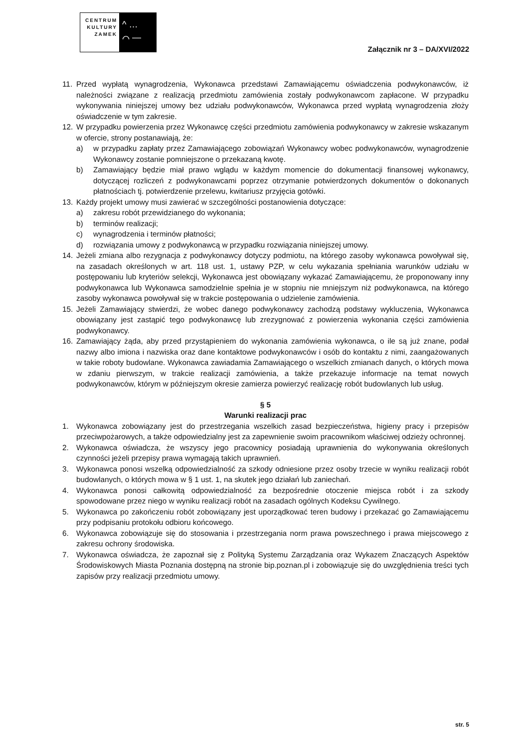CENTRUM KULTURY ZAMEK
^ …
⌒ —
Załącznik nr 3 – DA/XVI/2022
11. Przed wypłatą wynagrodzenia, Wykonawca przedstawi Zamawiającemu oświadczenia podwykonawców, iż należności związane z realizacją przedmiotu zamówienia zostały podwykonawcom zapłacone. W przypadku wykonywania niniejszej umowy bez udziału podwykonawców, Wykonawca przed wypłatą wynagrodzenia złoży oświadczenie w tym zakresie.
12. W przypadku powierzenia przez Wykonawcę części przedmiotu zamówienia podwykonawcy w zakresie wskazanym w ofercie, strony postanawiają, że:
a) w przypadku zapłaty przez Zamawiającego zobowiązań Wykonawcy wobec podwykonawców, wynagrodzenie Wykonawcy zostanie pomniejszone o przekazaną kwotę.
b) Zamawiający będzie miał prawo wglądu w każdym momencie do dokumentacji finansowej wykonawcy, dotyczącej rozliczeń z podwykonawcami poprzez otrzymanie potwierdzonych dokumentów o dokonanych płatnościach tj. potwierdzenie przelewu, kwitariusz przyjęcia gotówki.
13. Każdy projekt umowy musi zawierać w szczególności postanowienia dotyczące:
a) zakresu robót przewidzianego do wykonania;
b) terminów realizacji;
c) wynagrodzenia i terminów płatności;
d) rozwiązania umowy z podwykonawcą w przypadku rozwiązania niniejszej umowy.
14. Jeżeli zmiana albo rezygnacja z podwykonawcy dotyczy podmiotu, na którego zasoby wykonawca powoływał się, na zasadach określonych w art. 118 ust. 1, ustawy PZP, w celu wykazania spełniania warunków udziału w postępowaniu lub kryteriów selekcji, Wykonawca jest obowiązany wykazać Zamawiającemu, że proponowany inny podwykonawca lub Wykonawca samodzielnie spełnia je w stopniu nie mniejszym niż podwykonawca, na którego zasoby wykonawca powoływał się w trakcie postępowania o udzielenie zamówienia.
15. Jeżeli Zamawiający stwierdzi, że wobec danego podwykonawcy zachodzą podstawy wykluczenia, Wykonawca obowiązany jest zastąpić tego podwykonawcę lub zrezygnować z powierzenia wykonania części zamówienia podwykonawcy.
16. Zamawiający żąda, aby przed przystąpieniem do wykonania zamówienia wykonawca, o ile są już znane, podał nazwy albo imiona i nazwiska oraz dane kontaktowe podwykonawców i osób do kontaktu z nimi, zaangażowanych w takie roboty budowlane. Wykonawca zawiadamia Zamawiającego o wszelkich zmianach danych, o których mowa w zdaniu pierwszym, w trakcie realizacji zamówienia, a także przekazuje informacje na temat nowych podwykonawców, którym w późniejszym okresie zamierza powierzyć realizację robót budowlanych lub usług.
§ 5
Warunki realizacji prac
1. Wykonawca zobowiązany jest do przestrzegania wszelkich zasad bezpieczeństwa, higieny pracy i przepisów przeciwpożarowych, a także odpowiedzialny jest za zapewnienie swoim pracownikom właściwej odzieży ochronnej.
2. Wykonawca oświadcza, że wszyscy jego pracownicy posiadają uprawnienia do wykonywania określonych czynności jeżeli przepisy prawa wymagają takich uprawnień.
3. Wykonawca ponosi wszelką odpowiedzialność za szkody odniesione przez osoby trzecie w wyniku realizacji robót budowlanych, o których mowa w § 1 ust. 1, na skutek jego działań lub zaniechań.
4. Wykonawca ponosi całkowitą odpowiedzialność za bezpośrednie otoczenie miejsca robót i za szkody spowodowane przez niego w wyniku realizacji robót na zasadach ogólnych Kodeksu Cywilnego.
5. Wykonawca po zakończeniu robót zobowiązany jest uporządkować teren budowy i przekazać go Zamawiającemu przy podpisaniu protokołu odbioru końcowego.
6. Wykonawca zobowiązuje się do stosowania i przestrzegania norm prawa powszechnego i prawa miejscowego z zakresu ochrony środowiska.
7. Wykonawca oświadcza, że zapoznał się z Polityką Systemu Zarządzania oraz Wykazem Znaczących Aspektów Środowiskowych Miasta Poznania dostępną na stronie bip.poznan.pl i zobowiązuje się do uwzględnienia treści tych zapisów przy realizacji przedmiotu umowy.
str. 5